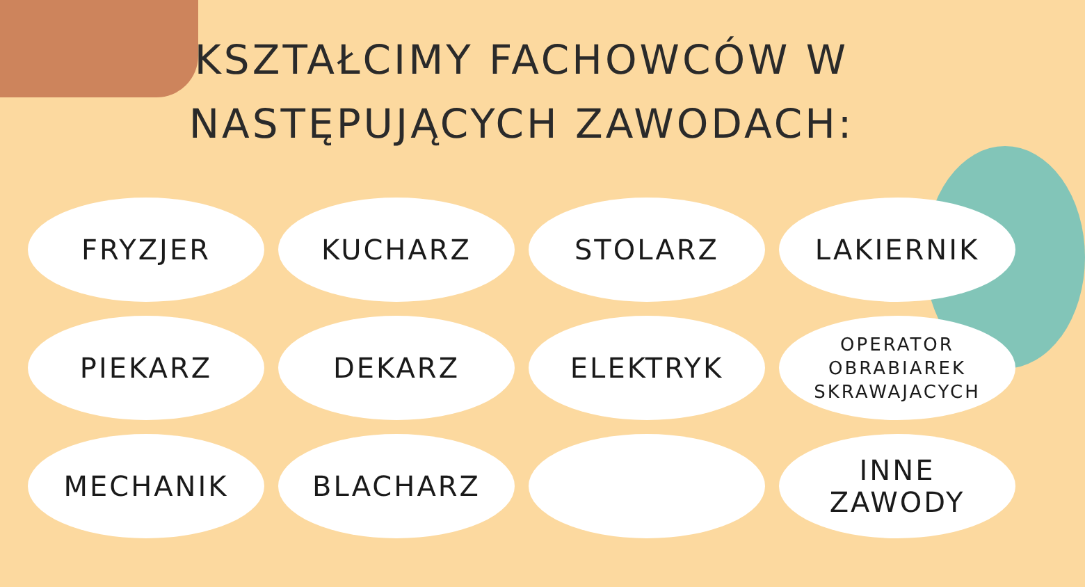KSZTAŁCIMY FACHOWCÓW W
NASTĘPUJĄCYCH ZAWODACH:
FRYZJER
KUCHARZ
STOLARZ
LAKIERNIK
PIEKARZ
DEKARZ
ELEKTRYK
OPERATOR
OBRABIAREK
SKRAWAJACYCH
MECHANIK
BLACHARZ
INNE
ZAWODY